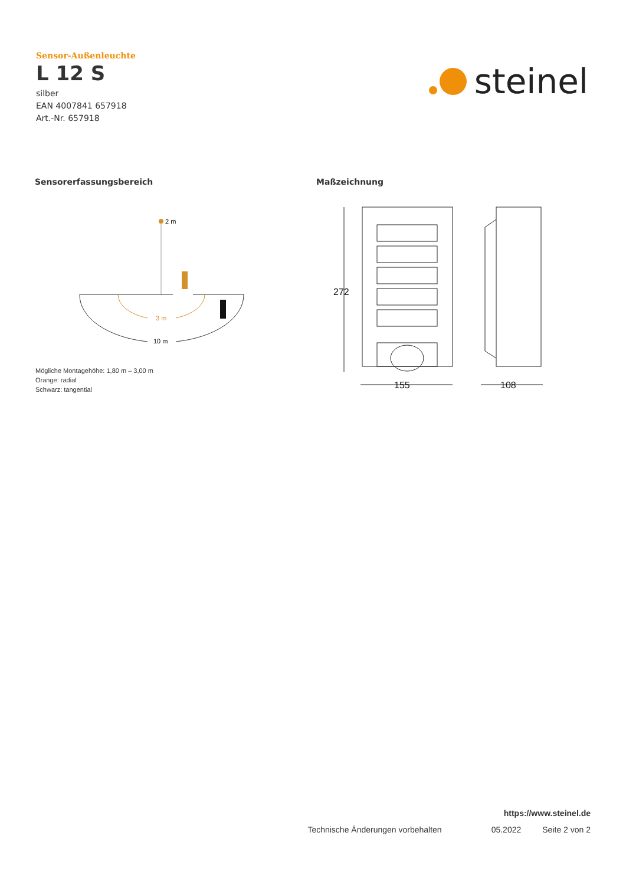Sensor-Außenleuchte
L 12 S
silber
EAN 4007841 657918
Art.-Nr. 657918
steinel
Sensorerfassungsbereich Maßzeichnung
2 m
3 m
10 m
Mögliche Montagehöhe: 1,80 m – 3,00 m
Orange: radial
Schwarz: tangential
272
155
108
https://www.steinel.de
Technische Änderungen vorbehalten 05.2022 Seite 2 von 2